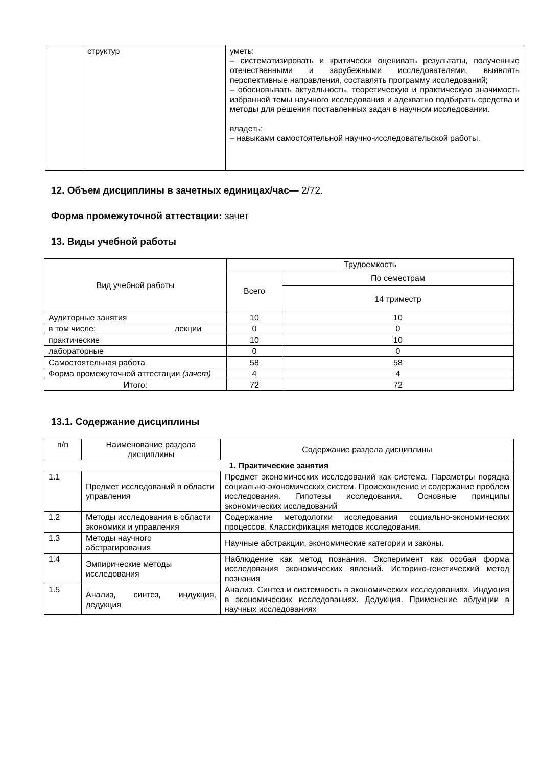| | структур | уметь: – систематизировать и критически оценивать результаты, полученные отечественными и зарубежными исследователями, выявлять перспективные направления, составлять программу исследований; – обосновывать актуальность, теоретическую и практическую значимость избранной темы научного исследования и адекватно подбирать средства и методы для решения поставленных задач в научном исследовании. владеть: – навыками самостоятельной научно-исследовательской работы. |
12. Объем дисциплины в зачетных единицах/час— 2/72.
Форма промежуточной аттестации: зачет
13. Виды учебной работы
| Вид учебной работы | Трудоемкость | |
| --- | --- | --- |
| | Всего | По семестрам |
| | | 14 триместр |
| Аудиторные занятия | 10 | 10 |
| в том числе: лекции | 0 | 0 |
| практические | 10 | 10 |
| лабораторные | 0 | 0 |
| Самостоятельная работа | 58 | 58 |
| Форма промежуточной аттестации (зачет) | 4 | 4 |
| Итого: | 72 | 72 |
13.1. Содержание дисциплины
| п/п | Наименование раздела дисциплины | Содержание раздела дисциплины |
| --- | --- | --- |
| 1. Практические занятия | | |
| 1.1 | Предмет исследований в области управления | Предмет экономических исследований как система. Параметры порядка социально-экономических систем. Происхождение и содержание проблем исследования. Гипотезы исследования. Основные принципы экономических исследований |
| 1.2 | Методы исследования в области экономики и управления | Содержание методологии исследования социально-экономических процессов. Классификация методов исследования. |
| 1.3 | Методы научного абстрагирования | Научные абстракции, экономические категории и законы. |
| 1.4 | Эмпирические методы исследования | Наблюдение как метод познания. Эксперимент как особая форма исследования экономических явлений. Историко-генетический метод познания |
| 1.5 | Анализ, синтез, индукция, дедукция | Анализ. Синтез и системность в экономических исследованиях. Индукция в экономических исследованиях. Дедукция. Применение абдукции в научных исследованиях |